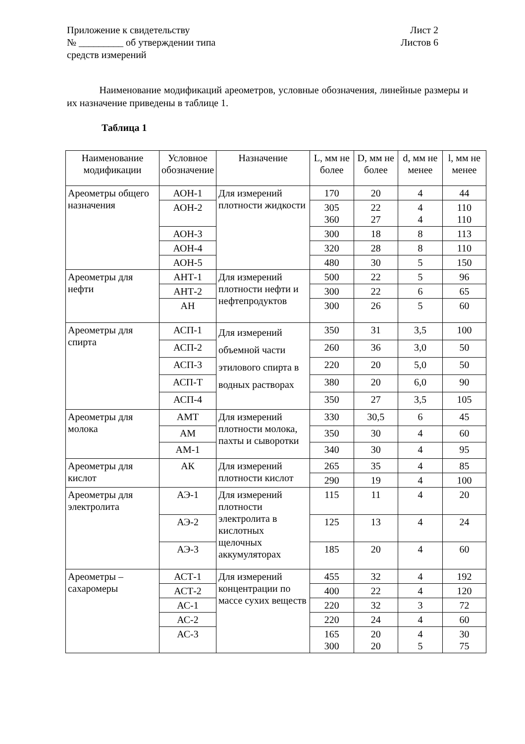Приложение к свидетельству
№ _________ об утверждении типа
средств измерений
Лист 2
Листов 6
Наименование модификаций ареометров, условные обозначения, линейные размеры и их назначение приведены в таблице 1.
Таблица 1
| Наименование модификации | Условное обозначение | Назначение | L, мм не более | D, мм не более | d, мм не менее | l, мм не менее |
| --- | --- | --- | --- | --- | --- | --- |
| Ареометры общего назначения | АОН-1 | Для измерений плотности жидкости | 170 | 20 | 4 | 44 |
| | АОН-2 | | 305 360 | 22 27 | 4 4 | 110 110 |
| | АОН-3 | | 300 | 18 | 8 | 113 |
| | АОН-4 | | 320 | 28 | 8 | 110 |
| | АОН-5 | | 480 | 30 | 5 | 150 |
| Ареометры для нефти | АНТ-1 | Для измерений плотности нефти и нефтепродуктов | 500 | 22 | 5 | 96 |
| | АНТ-2 | | 300 | 22 | 6 | 65 |
| | АН | | 300 | 26 | 5 | 60 |
| Ареометры для спирта | АСП-1 | Для измерений объемной части этилового спирта в водных растворах | 350 | 31 | 3,5 | 100 |
| | АСП-2 | | 260 | 36 | 3,0 | 50 |
| | АСП-3 | | 220 | 20 | 5,0 | 50 |
| | АСП-Т | | 380 | 20 | 6,0 | 90 |
| | АСП-4 | | 350 | 27 | 3,5 | 105 |
| Ареометры для молока | АМТ | Для измерений плотности молока, пахты и сыворотки | 330 | 30,5 | 6 | 45 |
| | АМ | | 350 | 30 | 4 | 60 |
| | АМ-1 | | 340 | 30 | 4 | 95 |
| Ареометры для кислот | АК | Для измерений плотности кислот | 265 | 35 | 4 | 85 |
| | | | 290 | 19 | 4 | 100 |
| Ареометры для электролита | АЭ-1 | Для измерений плотности электролита в кислотных щелочных аккумуляторах | 115 | 11 | 4 | 20 |
| | АЭ-2 | | 125 | 13 | 4 | 24 |
| | АЭ-3 | | 185 | 20 | 4 | 60 |
| Ареометры – сахаромеры | АСТ-1 | Для измерений концентрации по массе сухих веществ | 455 | 32 | 4 | 192 |
| | АСТ-2 | | 400 | 22 | 4 | 120 |
| | АС-1 | | 220 | 32 | 3 | 72 |
| | АС-2 | | 220 | 24 | 4 | 60 |
| | АС-3 | | 165 300 | 20 20 | 4 5 | 30 75 |